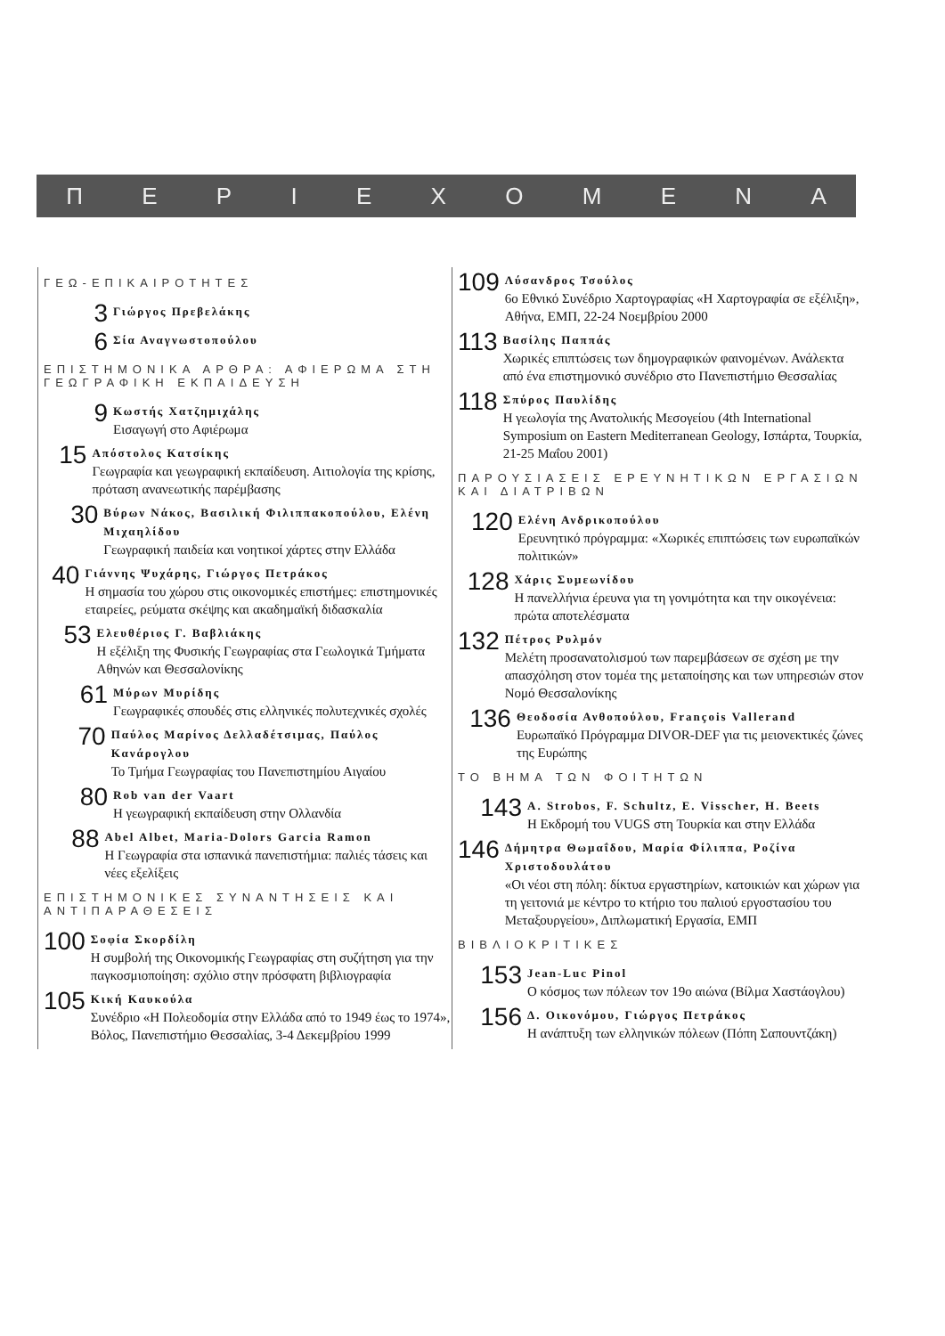ΠΕΡΙΕΧΟΜΕΝΑ
ΓΕΩ-ΕΠΙΚΑΙΡΟΤΗΤΕΣ
3
Γιώργος Πρεβελάκης
6
Σία Αναγνωστοπούλου
ΕΠΙΣΤΗΜΟΝΙΚΑ ΑΡΘΡΑ: ΑΦΙΕΡΩΜΑ ΣΤΗ ΓΕΩΓΡΑΦΙΚΗ ΕΚΠΑΙΔΕΥΣΗ
9
Κωστής Χατζημιχάλης
Εισαγωγή στο Αφιέρωμα
15
Απόστολος Κατσίκης
Γεωγραφία και γεωγραφική εκπαίδευση. Αιτιολογία της κρίσης, πρόταση ανανεωτικής παρέμβασης
30
Βύρων Νάκος, Βασιλική Φιλιππακοπούλου, Ελένη Μιχαηλίδου
Γεωγραφική παιδεία και νοητικοί χάρτες στην Ελλάδα
40
Γιάννης Ψυχάρης, Γιώργος Πετράκος
Η σημασία του χώρου στις οικονομικές επιστήμες: επιστημονικές εταιρείες, ρεύματα σκέψης και ακαδημαϊκή διδασκαλία
53
Ελευθέριος Γ. Βαβλιάκης
Η εξέλιξη της Φυσικής Γεωγραφίας στα Γεωλογικά Τμήματα Αθηνών και Θεσσαλονίκης
61
Μύρων Μυρίδης
Γεωγραφικές σπουδές στις ελληνικές πολυτεχνικές σχολές
70
Παύλος Μαρίνος Δελλαδέτσιμας, Παύλος Κανάρογλου
Το Τμήμα Γεωγραφίας του Πανεπιστημίου Αιγαίου
80
Rob van der Vaart
Η γεωγραφική εκπαίδευση στην Ολλανδία
88
Abel Albet, Maria-Dolors Garcia Ramon
Η Γεωγραφία στα ισπανικά πανεπιστήμια: παλιές τάσεις και νέες εξελίξεις
ΕΠΙΣΤΗΜΟΝΙΚΕΣ ΣΥΝΑΝΤΗΣΕΙΣ ΚΑΙ ΑΝΤΙΠΑΡΑΘΕΣΕΙΣ
100
Σοφία Σκορδίλη
Η συμβολή της Οικονομικής Γεωγραφίας στη συζήτηση για την παγκοσμιοποίηση: σχόλιο στην πρόσφατη βιβλιογραφία
105
Κική Καυκούλα
Συνέδριο «Η Πολεοδομία στην Ελλάδα από το 1949 έως το 1974», Βόλος, Πανεπιστήμιο Θεσσαλίας, 3-4 Δεκεμβρίου 1999
109
Λύσανδρος Τσούλος
6ο Εθνικό Συνέδριο Χαρτογραφίας «Η Χαρτογραφία σε εξέλιξη», Αθήνα, ΕΜΠ, 22-24 Νοεμβρίου 2000
113
Βασίλης Παππάς
Χωρικές επιπτώσεις των δημογραφικών φαινομένων. Ανάλεκτα από ένα επιστημονικό συνέδριο στο Πανεπιστήμιο Θεσσαλίας
118
Σπύρος Παυλίδης
Η γεωλογία της Ανατολικής Μεσογείου (4th International Symposium on Eastern Mediterranean Geology, Ισπάρτα, Τουρκία, 21-25 Μαΐου 2001)
ΠΑΡΟΥΣΙΑΣΕΙΣ ΕΡΕΥΝΗΤΙΚΩΝ ΕΡΓΑΣΙΩΝ ΚΑΙ ΔΙΑΤΡΙΒΩΝ
120
Ελένη Ανδρικοπούλου
Ερευνητικό πρόγραμμα: «Χωρικές επιπτώσεις των ευρωπαϊκών πολιτικών»
128
Χάρις Συμεωνίδου
Η πανελλήνια έρευνα για τη γονιμότητα και την οικογένεια: πρώτα αποτελέσματα
132
Πέτρος Ρυλμόν
Μελέτη προσανατολισμού των παρεμβάσεων σε σχέση με την απασχόληση στον τομέα της μεταποίησης και των υπηρεσιών στον Νομό Θεσσαλονίκης
136
Θεοδοσία Ανθοπούλου, François Vallerand
Ευρωπαϊκό Πρόγραμμα DIVOR-DEF για τις μειονεκτικές ζώνες της Ευρώπης
ΤΟ ΒΗΜΑ ΤΩΝ ΦΟΙΤΗΤΩΝ
143
A. Strobos, F. Schultz, E. Visscher, H. Beets
Η Εκδρομή του VUGS στη Τουρκία και στην Ελλάδα
146
Δήμητρα Θωμαΐδου, Μαρία Φίλιππα, Ροζίνα Χριστοδουλάτου
«Οι νέοι στη πόλη: δίκτυα εργαστηρίων, κατοικιών και χώρων για τη γειτονιά με κέντρο το κτήριο του παλιού εργοστασίου του Μεταξουργείου», Διπλωματική Εργασία, ΕΜΠ
ΒΙΒΛΙΟΚΡΙΤΙΚΕΣ
153
Jean-Luc Pinol
Ο κόσμος των πόλεων τον 19ο αιώνα (Βίλμα Χαστάογλου)
156
Δ. Οικονόμου, Γιώργος Πετράκος
Η ανάπτυξη των ελληνικών πόλεων (Πόπη Σαπουντζάκη)